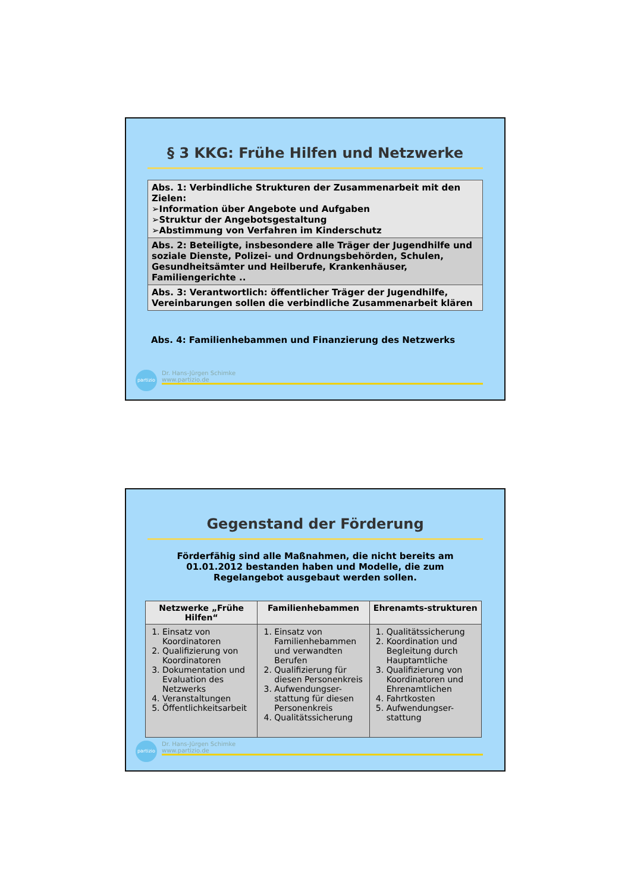§ 3 KKG: Frühe Hilfen und Netzwerke
Abs. 1: Verbindliche Strukturen der Zusammenarbeit mit den Zielen:
➢Information über Angebote und Aufgaben
➢Struktur der Angebotsgestaltung
➢Abstimmung von Verfahren im Kinderschutz
Abs. 2: Beteiligte, insbesondere alle Träger der Jugendhilfe und soziale Dienste, Polizei- und Ordnungsbehörden, Schulen, Gesundheitsämter und Heilberufe, Krankenhäuser, Familiengerichte ..
Abs. 3: Verantwortlich: öffentlicher Träger der Jugendhilfe, Vereinbarungen sollen die verbindliche Zusammenarbeit klären
Abs. 4: Familienhebammen und Finanzierung des Netzwerks
partizio Dr. Hans-Jürgen Schimke
www.partizio.de
Gegenstand der Förderung
Förderfähig sind alle Maßnahmen, die nicht bereits am 01.01.2012 bestanden haben und Modelle, die zum Regelangebot ausgebaut werden sollen.
| Netzwerke „Frühe Hilfen“ | Familienhebammen | Ehrenamts-strukturen |
| --- | --- | --- |
| 1. Einsatz von Koordinatoren 2. Qualifizierung von Koordinatoren 3. Dokumentation und Evaluation des Netzwerks 4. Veranstaltungen 5. Öffentlichkeitsarbeit | 1. Einsatz von Familienhebammen und verwandten Berufen 2. Qualifizierung für diesen Personenkreis 3. Aufwendungser-stattung für diesen Personenkreis 4. Qualitätssicherung | 1. Qualitätssicherung 2. Koordination und Begleitung durch Hauptamtliche 3. Qualifizierung von Koordinatoren und Ehrenamtlichen 4. Fahrtkosten 5. Aufwendungser-stattung |
partizio Dr. Hans-Jürgen Schimke
www.partizio.de